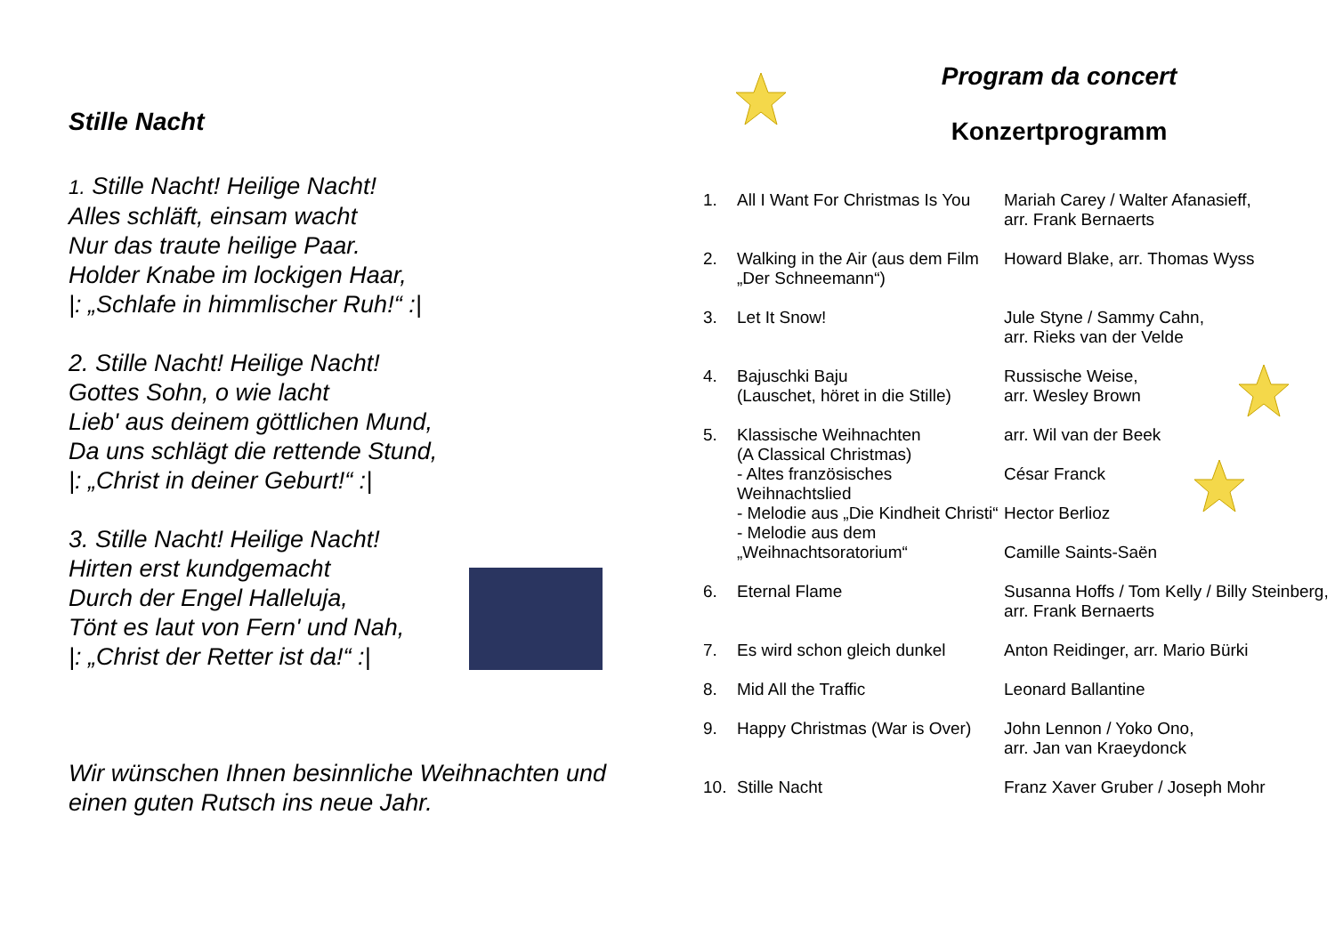Stille Nacht
1. Stille Nacht! Heilige Nacht!
Alles schläft, einsam wacht
Nur das traute heilige Paar.
Holder Knabe im lockigen Haar,
|: „Schlafe in himmlischer Ruh!“ :|
2. Stille Nacht! Heilige Nacht!
Gottes Sohn, o wie lacht
Lieb' aus deinem göttlichen Mund,
Da uns schlägt die rettende Stund,
|: „Christ in deiner Geburt!“ :|
3. Stille Nacht! Heilige Nacht!
Hirten erst kundgemacht
Durch der Engel Halleluja,
Tönt es laut von Fern' und Nah,
|: „Christ der Retter ist da!“ :|
Wir wünschen Ihnen besinnliche Weihnachten und einen guten Rutsch ins neue Jahr.
Program da concert
Konzertprogramm
| 1. | All I Want For Christmas Is You | Mariah Carey / Walter Afanasieff, arr. Frank Bernaerts |
| 2. | Walking in the Air (aus dem Film „Der Schneemann“) | Howard Blake, arr. Thomas Wyss |
| 3. | Let It Snow! | Jule Styne / Sammy Cahn, arr. Rieks van der Velde |
| 4. | Bajuschki Baju (Lauschet, höret in die Stille) | Russische Weise, arr. Wesley Brown |
| 5. | Klassische Weihnachten (A Classical Christmas) - Altes französisches Weihnachtslied - Melodie aus „Die Kindheit Christi“ - Melodie aus dem „Weihnachtsoratorium“ | arr. Wil van der Beek César Franck Hector Berlioz Camille Saints-Saën |
| 6. | Eternal Flame | Susanna Hoffs / Tom Kelly / Billy Steinberg, arr. Frank Bernaerts |
| 7. | Es wird schon gleich dunkel | Anton Reidinger, arr. Mario Bürki |
| 8. | Mid All the Traffic | Leonard Ballantine |
| 9. | Happy Christmas (War is Over) | John Lennon / Yoko Ono, arr. Jan van Kraeydonck |
| 10. | Stille Nacht | Franz Xaver Gruber / Joseph Mohr |